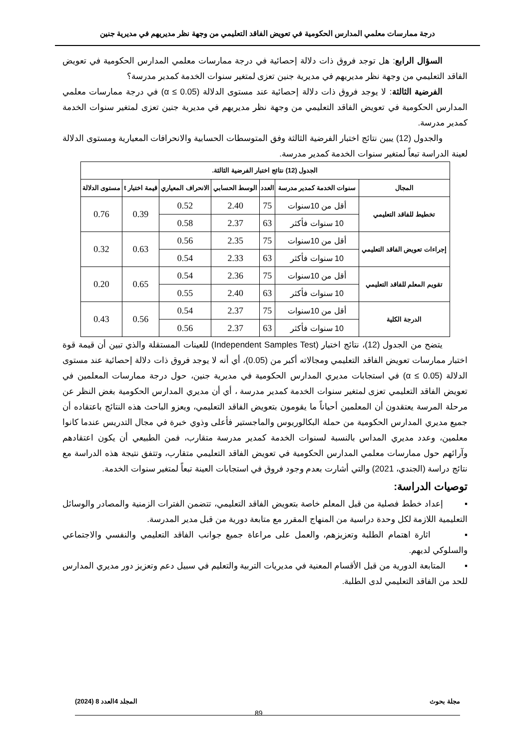درجة ممارسات معلمي المدارس الحكومية في تعويض الفاقد التعليمي من وجهة نظر مديريهم في مديرية جنين
السؤال الرابع: هل توجد فروق ذات دلالة إحصائية في درجة ممارسات معلمي المدارس الحكومية في تعويض الفاقد التعليمي من وجهة نظر مديريهم في مديرية جنين تعزى لمتغير سنوات الخدمة كمدير مدرسة؟
الفرضية الثالثة: لا يوجد فروق ذات دلالة إحصائية عند مستوى الدلالة (α ≤ 0.05) في درجة ممارسات معلمي المدارس الحكومية في تعويض الفاقد التعليمي من وجهة نظر مديريهم في مديرية جنين تعزى لمتغير سنوات الخدمة كمدير مدرسة.
والجدول (12) يبين نتائج اختبار الفرضية الثالثة وفق المتوسطات الحسابية والانحرافات المعيارية ومستوى الدلالة لعينة الدراسة تبعاً لمتغير سنوات الخدمة كمدير مدرسة.
| الجدول (12) نتائج اختبار الفرضية الثالثة. | | | | | | |
| --- | --- | --- | --- | --- | --- | --- |
| المجال | سنوات الخدمة كمدير مدرسة | العدد | الوسط الحسابي | الانحراف المعياري | قيمة اختبار t | مستوى الدلالة |
| تخطيط للفاقد التعليمي | أقل من 10سنوات | 75 | 2.40 | 0.52 | 0.39 | 0.76 |
| | 10 سنوات فأكثر | 63 | 2.37 | 0.58 | | |
| إجراءات تعويض الفاقد التعليمي | أقل من 10سنوات | 75 | 2.35 | 0.56 | 0.63 | 0.32 |
| | 10 سنوات فأكثر | 63 | 2.33 | 0.54 | | |
| تقويم المعلم للفاقد التعليمي | أقل من 10سنوات | 75 | 2.36 | 0.54 | 0.65 | 0.20 |
| | 10 سنوات فأكثر | 63 | 2.40 | 0.55 | | |
| الدرجة الكلية | أقل من 10سنوات | 75 | 2.37 | 0.54 | 0.56 | 0.43 |
| | 10 سنوات فأكثر | 63 | 2.37 | 0.56 | | |
يتضح من الجدول (12)، نتائج اختبار (Independent Samples Test) للعينات المستقلة والذي تبين أن قيمة قوة اختبار ممارسات تعويض الفاقد التعليمي ومجالاته أكبر من (0.05)، أي أنه لا يوجد فروق ذات دلالة إحصائية عند مستوى الدلالة (α ≤ 0.05) في استجابات مديري المدارس الحكومية في مديرية جنين، حول درجة ممارسات المعلمين في تعويض الفاقد التعليمي تعزى لمتغير سنوات الخدمة كمدير مدرسة ، أي أن مديري المدارس الحكومية بغض النظر عن مرحلة المرسة يعتقدون أن المعلمين أحياناً ما يقومون بتعويض الفاقد التعليمي، ويعزو الباحث هذه النتائج باعتقاده أن جميع مديري المدارس الحكومية من حملة البكالوريوس والماجستير فأعلى وذوي خبرة في مجال التدريس عندما كانوا معلمين، وعدد مديري المداس بالنسبة لسنوات الخدمة كمدير مدرسة متقارب، فمن الطبيعي أن يكون اعتقادهم وآرائهم حول ممارسات معلمي المدارس الحكومية في تعويض الفاقد التعليمي متقارب، وتتفق نتيجة هذه الدراسة مع نتائج دراسة (الجندي، 2021) والتي أشارت بعدم وجود فروق في استجابات العينة تبعاً لمتغير سنوات الخدمة.
توصيات الدراسة:
▪ إعداد خطط فصلية من قبل المعلم خاصة بتعويض الفاقد التعليمي، تتضمن الفترات الزمنية والمصادر والوسائل التعليمية اللازمة لكل وحدة دراسية من المنهاج المقرر مع متابعة دورية من قبل مدير المدرسة.
▪ اثارة اهتمام الطلبة وتعزيزهم، والعمل على مراعاة جميع جوانب الفاقد التعليمي والنفسي والاجتماعي والسلوكي لديهم.
▪ المتابعة الدورية من قبل الأقسام المعنية في مديريات التربية والتعليم في سبيل دعم وتعزيز دور مديري المدارس للحد من الفاقد التعليمي لدى الطلبة.
مجلة بحوث المجلد 4العدد 8 (2024)
89